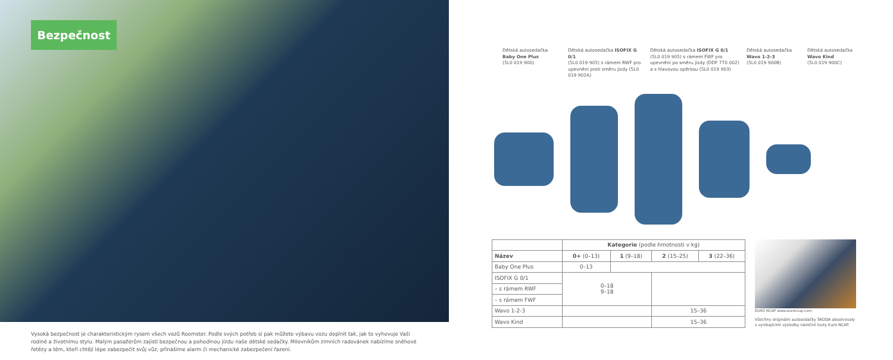Bezpečnost
Vysoká bezpečnost je charakteristickým rysem všech vozů Roomster. Podle svých potřeb si pak můžete výbavu vozu doplnit tak, jak to vyhovuje Vaší rodině a životnímu stylu. Malým pasažérům zajistí bezpečnou a pohodlnou jízdu naše dětské sedačky. Milovníkům zimních radovánek nabízíme sněhové řetězy a těm, kteří chtějí lépe zabezpečit svůj vůz, přinášíme alarm či mechanické zabezpečení řazení.
Dětská autosedačka
Baby One Plus
(5L0 019 900)
Dětská autosedačka ISOFIX G 0/1
(5L0 019 905) s rámem RWF pro upevnění proti směru jízdy (5L0 019 902A)
Dětská autosedačka ISOFIX G 0/1
(5L0 019 905) s rámem FWF pro upevnění po směru jízdy (DDF 770 002) a s hlavovou opěrkou (5L0 019 903)
Dětská autosedačka
Wavo 1-2-3
(5L0 019 900B)
Dětská autosedačka
Wavo Kind
(5L0 019 900C)
| | Kategorie (podle hmotnosti v kg) | | | |
| --- | --- | --- | --- | --- |
| Název | 0+ (0–13) | 1 (9–18) | 2 (15–25) | 3 (22–36) |
| Baby One Plus | 0–13 | | | |
| ISOFIX G 0/1 | 0–18 9–18 | | | |
| – s rámem RWF | | | | |
| – s rámem FWF | | | | |
| Wavo 1-2-3 | | | 15–36 | |
| Wavo Kind | | | 15–36 | |
EURO NCAP www.euroncap.com
Všechny originální autosedačky ŠKODA absolvovaly s vynikajícími výsledky náročné testy Euro NCAP.